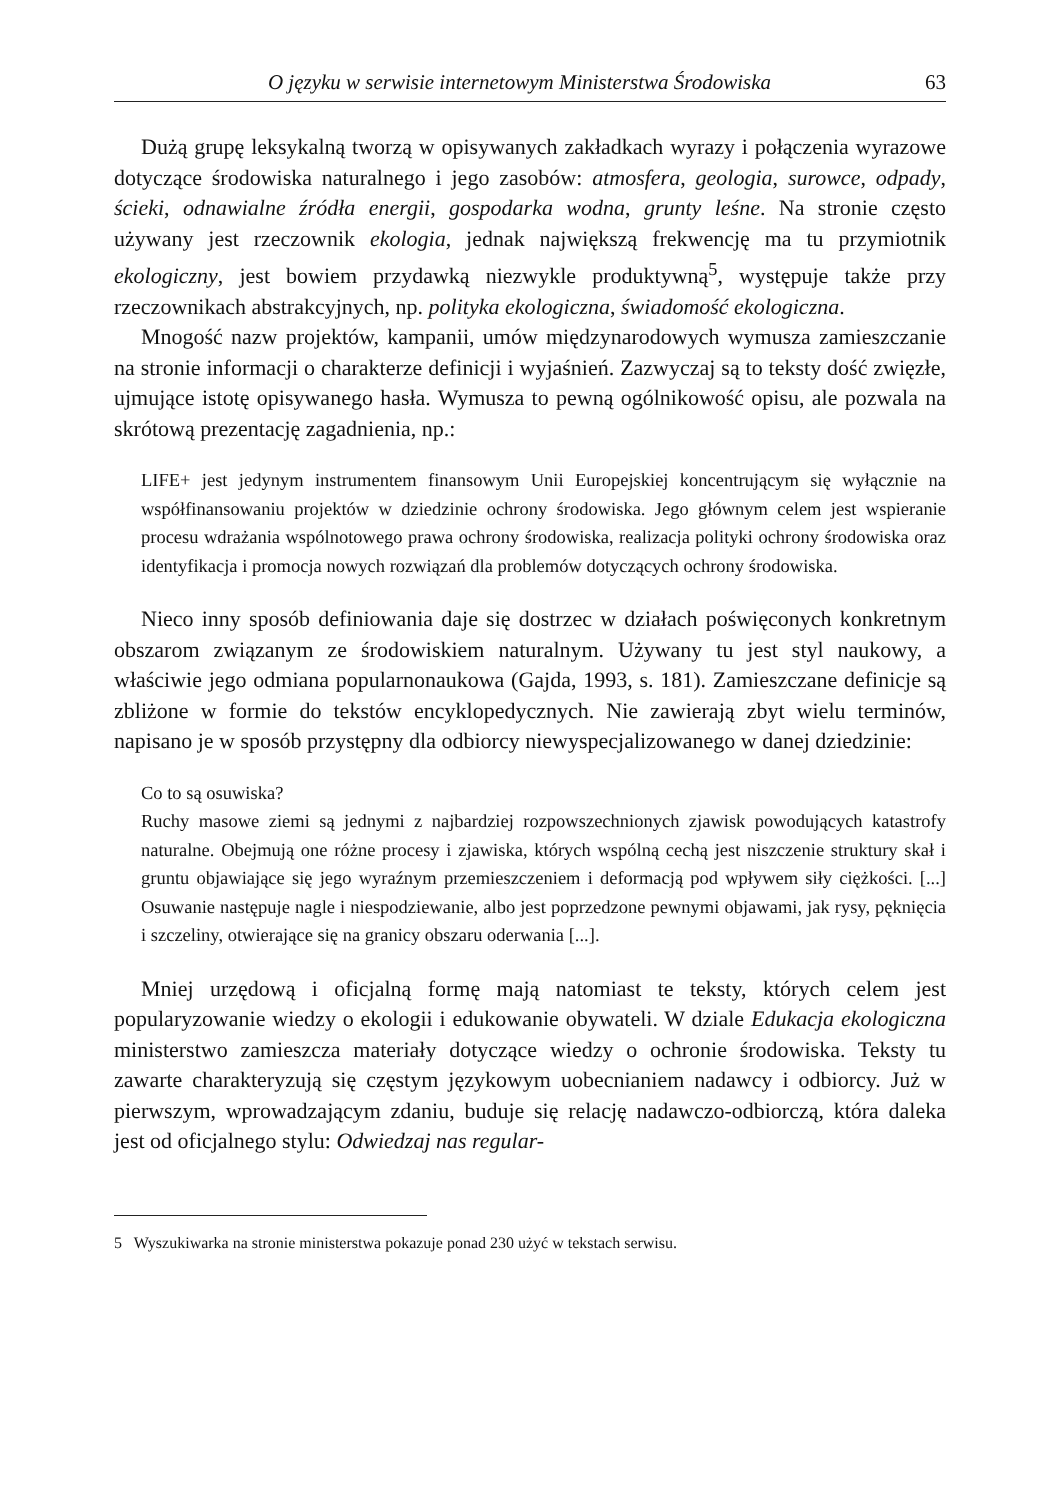O języku w serwisie internetowym Ministerstwa Środowiska 63
Dużą grupę leksykalną tworzą w opisywanych zakładkach wyrazy i połączenia wyrazowe dotyczące środowiska naturalnego i jego zasobów: atmosfera, geologia, surowce, odpady, ścieki, odnawialne źródła energii, gospodarka wodna, grunty leśne. Na stronie często używany jest rzeczownik ekologia, jednak największą frekwencję ma tu przymiotnik ekologiczny, jest bowiem przydawką niezwykle produktywną<sup>5</sup>, występuje także przy rzeczownikach abstrakcyjnych, np. polityka ekologiczna, świadomość ekologiczna.
Mnogość nazw projektów, kampanii, umów międzynarodowych wymusza zamieszczanie na stronie informacji o charakterze definicji i wyjaśnień. Zazwyczaj są to teksty dość zwięzłe, ujmujące istotę opisywanego hasła. Wymusza to pewną ogólnikowość opisu, ale pozwala na skrótową prezentację zagadnienia, np.:
LIFE+ jest jedynym instrumentem finansowym Unii Europejskiej koncentrującym się wyłącznie na współfinansowaniu projektów w dziedzinie ochrony środowiska. Jego głównym celem jest wspieranie procesu wdrażania wspólnotowego prawa ochrony środowiska, realizacja polityki ochrony środowiska oraz identyfikacja i promocja nowych rozwiązań dla problemów dotyczących ochrony środowiska.
Nieco inny sposób definiowania daje się dostrzec w działach poświęconych konkretnym obszarom związanym ze środowiskiem naturalnym. Używany tu jest styl naukowy, a właściwie jego odmiana popularnonaukowa (Gajda, 1993, s. 181). Zamieszczane definicje są zbliżone w formie do tekstów encyklopedycznych. Nie zawierają zbyt wielu terminów, napisano je w sposób przystępny dla odbiorcy niewyspecjalizowanego w danej dziedzinie:
Co to są osuwiska?
Ruchy masowe ziemi są jednymi z najbardziej rozpowszechnionych zjawisk powodujących katastrofy naturalne. Obejmują one różne procesy i zjawiska, których wspólną cechą jest niszczenie struktury skał i gruntu objawiające się jego wyraźnym przemieszczeniem i deformacją pod wpływem siły ciężkości. [...] Osuwanie następuje nagle i niespodziewanie, albo jest poprzedzone pewnymi objawami, jak rysy, pęknięcia i szczeliny, otwierające się na granicy obszaru oderwania [...].
Mniej urzędową i oficjalną formę mają natomiast te teksty, których celem jest popularyzowanie wiedzy o ekologii i edukowanie obywateli. W dziale Edukacja ekologiczna ministerstwo zamieszcza materiały dotyczące wiedzy o ochronie środowiska. Teksty tu zawarte charakteryzują się częstym językowym uobecnianiem nadawcy i odbiorcy. Już w pierwszym, wprowadzającym zdaniu, buduje się relację nadawczo-odbiorczą, która daleka jest od oficjalnego stylu: Odwiedzaj nas regular-
5 Wyszukiwarka na stronie ministerstwa pokazuje ponad 230 użyć w tekstach serwisu.